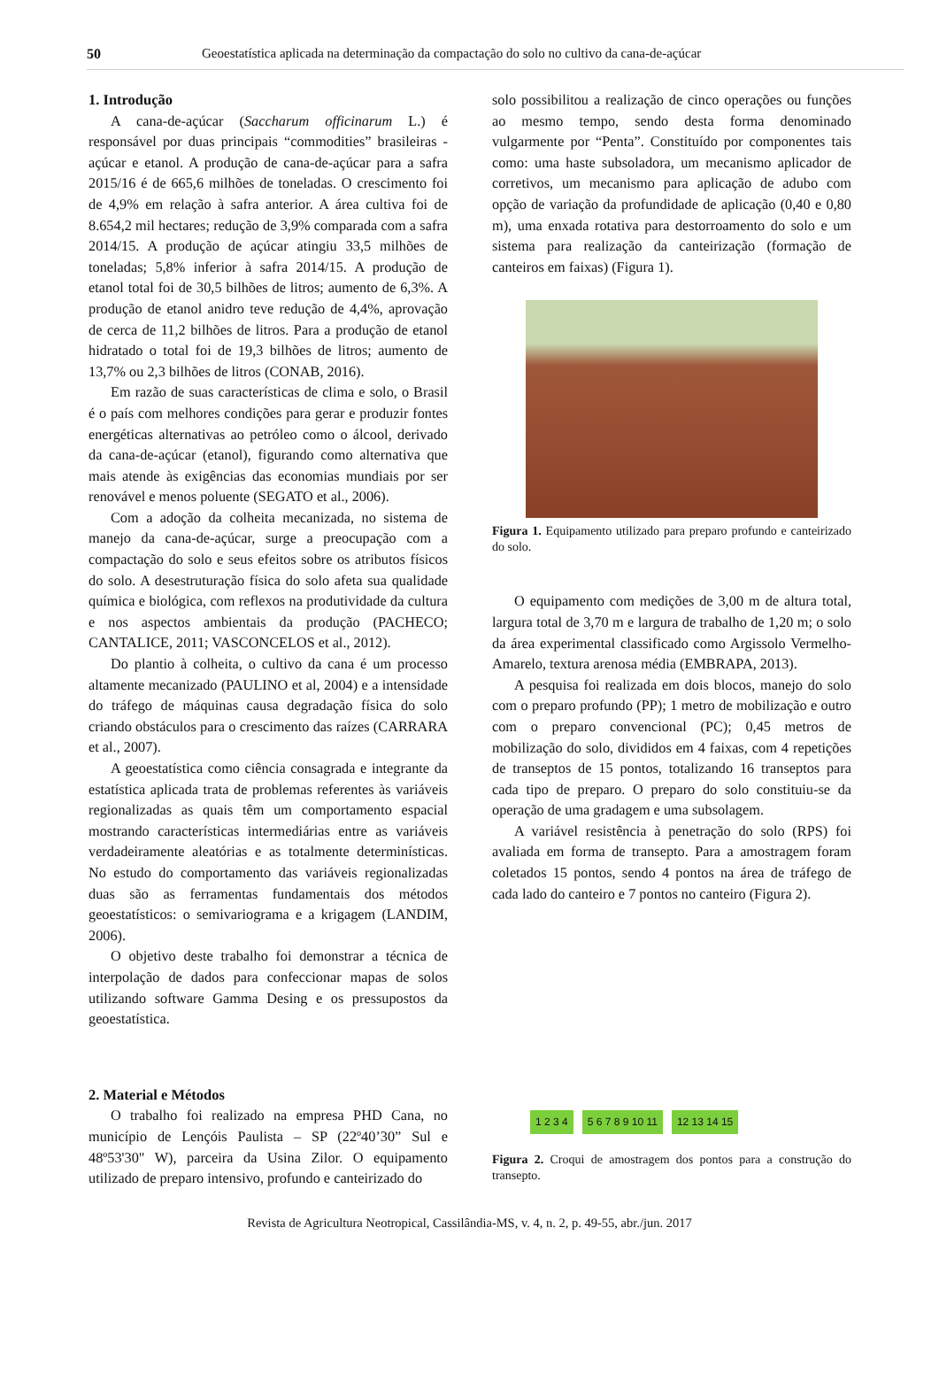50 Geoestatística aplicada na determinação da compactação do solo no cultivo da cana-de-açúcar
1. Introdução
A cana-de-açúcar (Saccharum officinarum L.) é responsável por duas principais “commodities” brasileiras - açúcar e etanol. A produção de cana-de-açúcar para a safra 2015/16 é de 665,6 milhões de toneladas. O crescimento foi de 4,9% em relação à safra anterior. A área cultiva foi de 8.654,2 mil hectares; redução de 3,9% comparada com a safra 2014/15. A produção de açúcar atingiu 33,5 milhões de toneladas; 5,8% inferior à safra 2014/15. A produção de etanol total foi de 30,5 bilhões de litros; aumento de 6,3%. A produção de etanol anidro teve redução de 4,4%, aprovação de cerca de 11,2 bilhões de litros. Para a produção de etanol hidratado o total foi de 19,3 bilhões de litros; aumento de 13,7% ou 2,3 bilhões de litros (CONAB, 2016).
Em razão de suas características de clima e solo, o Brasil é o país com melhores condições para gerar e produzir fontes energéticas alternativas ao petróleo como o álcool, derivado da cana-de-açúcar (etanol), figurando como alternativa que mais atende às exigências das economias mundiais por ser renovável e menos poluente (SEGATO et al., 2006).
Com a adoção da colheita mecanizada, no sistema de manejo da cana-de-açúcar, surge a preocupação com a compactação do solo e seus efeitos sobre os atributos físicos do solo. A desestruturação física do solo afeta sua qualidade química e biológica, com reflexos na produtividade da cultura e nos aspectos ambientais da produção (PACHECO; CANTALICE, 2011; VASCONCELOS et al., 2012).
Do plantio à colheita, o cultivo da cana é um processo altamente mecanizado (PAULINO et al, 2004) e a intensidade do tráfego de máquinas causa degradação física do solo criando obstáculos para o crescimento das raízes (CARRARA et al., 2007).
A geoestatística como ciência consagrada e integrante da estatística aplicada trata de problemas referentes às variáveis regionalizadas as quais têm um comportamento espacial mostrando características intermediárias entre as variáveis verdadeiramente aleatórias e as totalmente determinísticas. No estudo do comportamento das variáveis regionalizadas duas são as ferramentas fundamentais dos métodos geoestatísticos: o semivariograma e a krigagem (LANDIM, 2006).
O objetivo deste trabalho foi demonstrar a técnica de interpolação de dados para confeccionar mapas de solos utilizando software Gamma Desing e os pressupostos da geoestatística.
2. Material e Métodos
O trabalho foi realizado na empresa PHD Cana, no município de Lençóis Paulista – SP (22º40’30” Sul e 48º53'30" W), parceira da Usina Zilor. O equipamento utilizado de preparo intensivo, profundo e canteirizado do
solo possibilitou a realização de cinco operações ou funções ao mesmo tempo, sendo desta forma denominado vulgarmente por “Penta”. Constituído por componentes tais como: uma haste subsoladora, um mecanismo aplicador de corretivos, um mecanismo para aplicação de adubo com opção de variação da profundidade de aplicação (0,40 e 0,80 m), uma enxada rotativa para destorroamento do solo e um sistema para realização da canteirização (formação de canteiros em faixas) (Figura 1).
Figura 1. Equipamento utilizado para preparo profundo e canteirizado do solo.
O equipamento com medições de 3,00 m de altura total, largura total de 3,70 m e largura de trabalho de 1,20 m; o solo da área experimental classificado como Argissolo Vermelho-Amarelo, textura arenosa média (EMBRAPA, 2013).
A pesquisa foi realizada em dois blocos, manejo do solo com o preparo profundo (PP); 1 metro de mobilização e outro com o preparo convencional (PC); 0,45 metros de mobilização do solo, divididos em 4 faixas, com 4 repetições de transeptos de 15 pontos, totalizando 16 transeptos para cada tipo de preparo. O preparo do solo constituiu-se da operação de uma gradagem e uma subsolagem.
A variável resistência à penetração do solo (RPS) foi avaliada em forma de transepto. Para a amostragem foram coletados 15 pontos, sendo 4 pontos na área de tráfego de cada lado do canteiro e 7 pontos no canteiro (Figura 2).
1 2 3 4 5 6 7 8 9 10 11 12 13 14 15
Figura 2. Croqui de amostragem dos pontos para a construção do transepto.
Revista de Agricultura Neotropical, Cassilândia-MS, v. 4, n. 2, p. 49-55, abr./jun. 2017